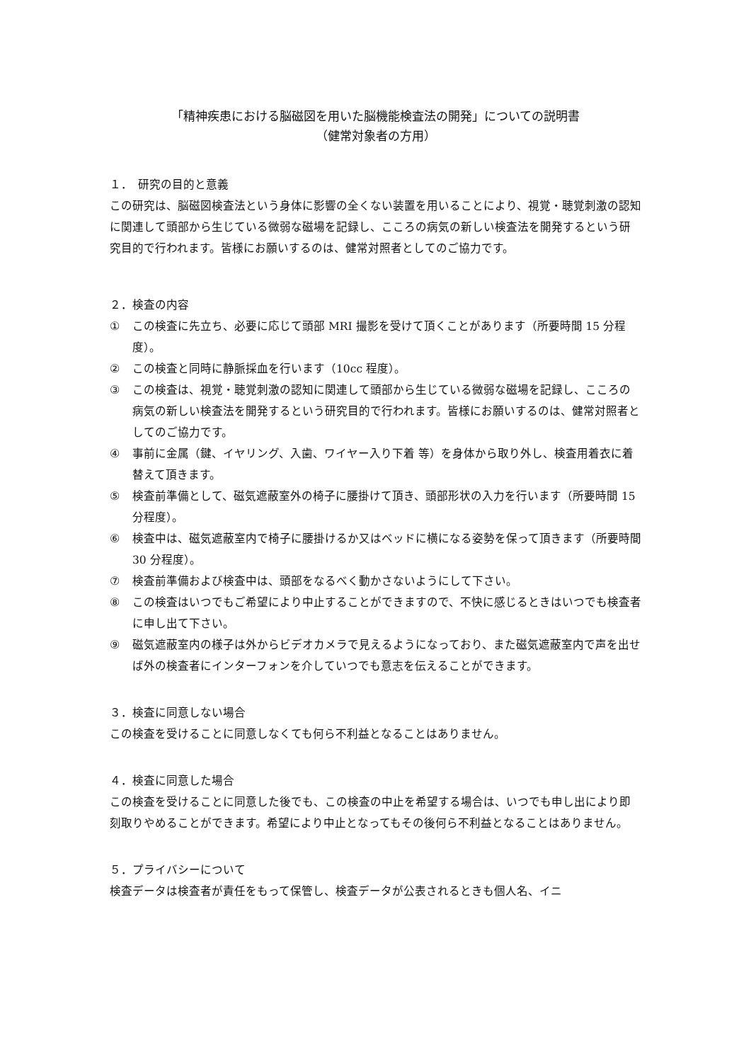「精神疾患における脳磁図を用いた脳機能検査法の開発」についての説明書
（健常対象者の方用）
１．　研究の目的と意義
この研究は、脳磁図検査法という身体に影響の全くない装置を用いることにより、視覚・聴覚刺激の認知に関連して頭部から生じている微弱な磁場を記録し、こころの病気の新しい検査法を開発するという研究目的で行われます。皆様にお願いするのは、健常対照者としてのご協力です。
２．検査の内容
① この検査に先立ち、必要に応じて頭部 MRI 撮影を受けて頂くことがあります（所要時間 15 分程度）。
② この検査と同時に静脈採血を行います（10cc 程度）。
③ この検査は、視覚・聴覚刺激の認知に関連して頭部から生じている微弱な磁場を記録し、こころの病気の新しい検査法を開発するという研究目的で行われます。皆様にお願いするのは、健常対照者としてのご協力です。
④ 事前に金属（鍵、イヤリング、入歯、ワイヤー入り下着 等）を身体から取り外し、検査用着衣に着替えて頂きます。
⑤ 検査前準備として、磁気遮蔽室外の椅子に腰掛けて頂き、頭部形状の入力を行います（所要時間 15 分程度）。
⑥ 検査中は、磁気遮蔽室内で椅子に腰掛けるか又はベッドに横になる姿勢を保って頂きます（所要時間 30 分程度）。
⑦ 検査前準備および検査中は、頭部をなるべく動かさないようにして下さい。
⑧ この検査はいつでもご希望により中止することができますので、不快に感じるときはいつでも検査者に申し出て下さい。
⑨ 磁気遮蔽室内の様子は外からビデオカメラで見えるようになっており、また磁気遮蔽室内で声を出せば外の検査者にインターフォンを介していつでも意志を伝えることができます。
３．検査に同意しない場合
この検査を受けることに同意しなくても何ら不利益となることはありません。
４．検査に同意した場合
この検査を受けることに同意した後でも、この検査の中止を希望する場合は、いつでも申し出により即刻取りやめることができます。希望により中止となってもその後何ら不利益となることはありません。
５．プライバシーについて
検査データは検査者が責任をもって保管し、検査データが公表されるときも個人名、イニ